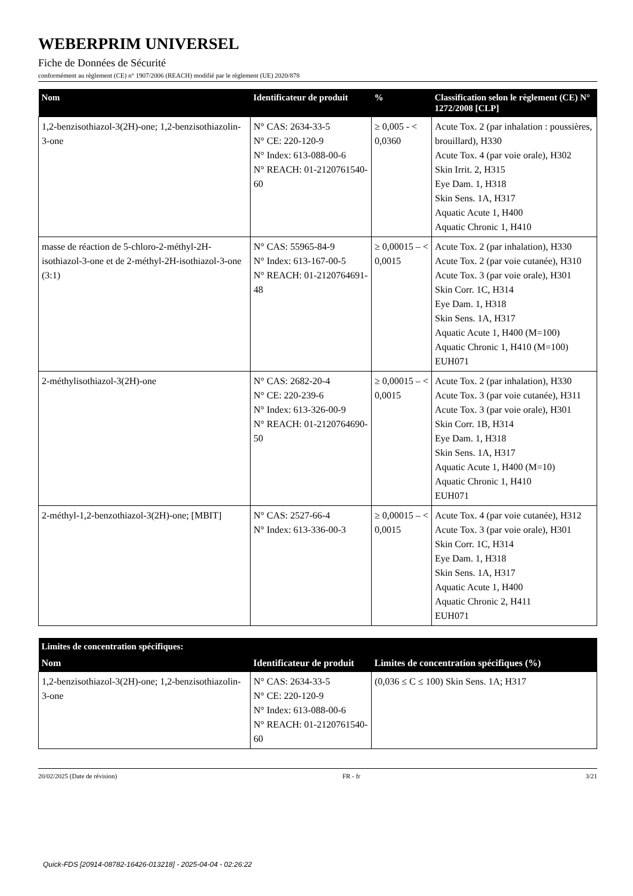WEBERPRIM UNIVERSEL
Fiche de Données de Sécurité
conformément au règlement (CE) n° 1907/2006 (REACH) modifié par le règlement (UE) 2020/878
| Nom | Identificateur de produit | % | Classification selon le règlement (CE) N° 1272/2008 [CLP] |
| --- | --- | --- | --- |
| 1,2-benzisothiazol-3(2H)-one; 1,2-benzisothiazolin-3-one | N° CAS: 2634-33-5 N° CE: 220-120-9 N° Index: 613-088-00-6 N° REACH: 01-2120761540-60 | ≥ 0,005 - < 0,0360 | Acute Tox. 2 (par inhalation : poussières, brouillard), H330 Acute Tox. 4 (par voie orale), H302 Skin Irrit. 2, H315 Eye Dam. 1, H318 Skin Sens. 1A, H317 Aquatic Acute 1, H400 Aquatic Chronic 1, H410 |
| masse de réaction de 5-chloro-2-méthyl-2H-isothiazol-3-one et de 2-méthyl-2H-isothiazol-3-one (3:1) | N° CAS: 55965-84-9 N° Index: 613-167-00-5 N° REACH: 01-2120764691-48 | ≥ 0,00015 – < 0,0015 | Acute Tox. 2 (par inhalation), H330 Acute Tox. 2 (par voie cutanée), H310 Acute Tox. 3 (par voie orale), H301 Skin Corr. 1C, H314 Eye Dam. 1, H318 Skin Sens. 1A, H317 Aquatic Acute 1, H400 (M=100) Aquatic Chronic 1, H410 (M=100) EUH071 |
| 2-méthylisothiazol-3(2H)-one | N° CAS: 2682-20-4 N° CE: 220-239-6 N° Index: 613-326-00-9 N° REACH: 01-2120764690-50 | ≥ 0,00015 – < 0,0015 | Acute Tox. 2 (par inhalation), H330 Acute Tox. 3 (par voie cutanée), H311 Acute Tox. 3 (par voie orale), H301 Skin Corr. 1B, H314 Eye Dam. 1, H318 Skin Sens. 1A, H317 Aquatic Acute 1, H400 (M=10) Aquatic Chronic 1, H410 EUH071 |
| 2-méthyl-1,2-benzothiazol-3(2H)-one; [MBIT] | N° CAS: 2527-66-4 N° Index: 613-336-00-3 | ≥ 0,00015 – < 0,0015 | Acute Tox. 4 (par voie cutanée), H312 Acute Tox. 3 (par voie orale), H301 Skin Corr. 1C, H314 Eye Dam. 1, H318 Skin Sens. 1A, H317 Aquatic Acute 1, H400 Aquatic Chronic 2, H411 EUH071 |
| Limites de concentration spécifiques: | | |
| --- | --- | --- |
| Nom | Identificateur de produit | Limites de concentration spécifiques (%) |
| 1,2-benzisothiazol-3(2H)-one; 1,2-benzisothiazolin-3-one | N° CAS: 2634-33-5 N° CE: 220-120-9 N° Index: 613-088-00-6 N° REACH: 01-2120761540-60 | (0,036 ≤ C ≤ 100) Skin Sens. 1A; H317 |
20/02/2025 (Date de révision) FR - fr 3/21
Quick-FDS [20914-08782-16426-013218] - 2025-04-04 - 02:26:22